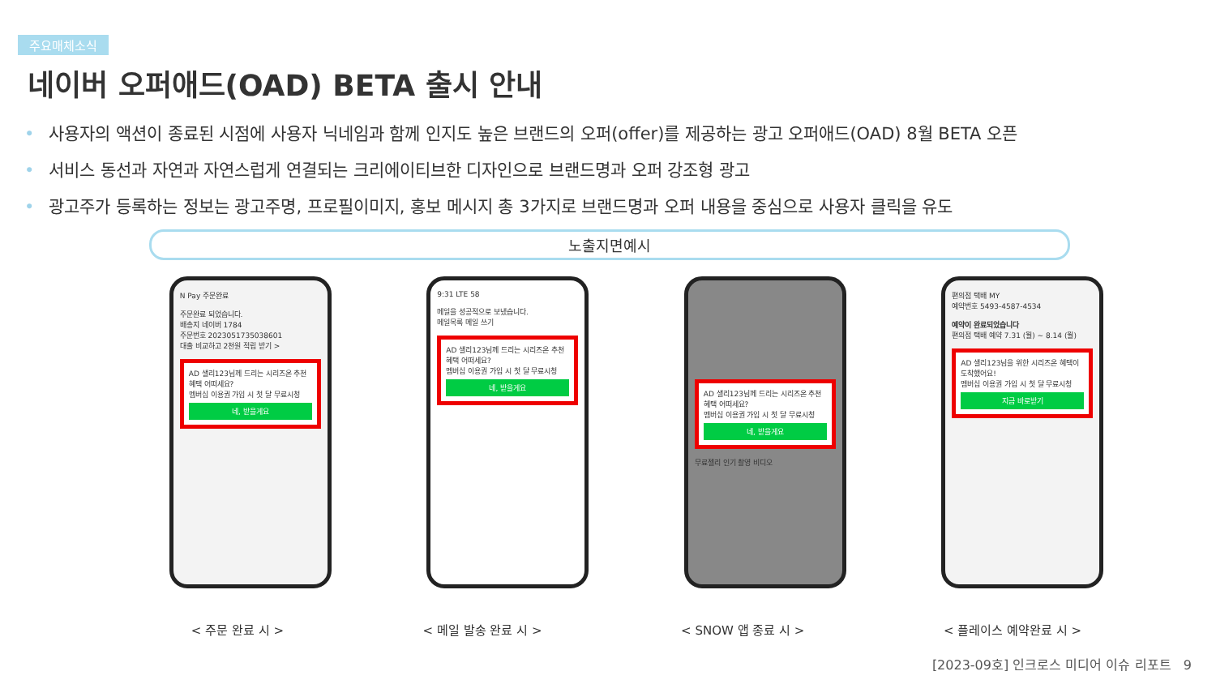주요매체소식
네이버 오퍼애드(OAD) BETA 출시 안내
• 사용자의 액션이 종료된 시점에 사용자 닉네임과 함께 인지도 높은 브랜드의 오퍼(offer)를 제공하는 광고 오퍼애드(OAD) 8월 BETA 오픈
• 서비스 동선과 자연과 자연스럽게 연결되는 크리에이티브한 디자인으로 브랜드명과 오퍼 강조형 광고
• 광고주가 등록하는 정보는 광고주명, 프로필이미지, 홍보 메시지 총 3가지로 브랜드명과 오퍼 내용을 중심으로 사용자 클릭을 유도
노출지면예시
N Pay 주문완료
주문완료 되었습니다.
배송지 네이버 1784
주문번호 2023051735038601
대출 비교하고 2천원 적립 받기 >
AD 샐리123님께 드리는 시리즈온 추천 혜택 어떠세요?
멤버십 이용권 가입 시 첫 달 무료시청
네, 받을게요
9:31 LTE 58
메일을 성공적으로 보냈습니다.
메일목록 메일 쓰기
AD 샐리123님께 드리는 시리즈온 추천 혜택 어떠세요?
멤버십 이용권 가입 시 첫 달 무료시청
네, 받을게요
AD 샐리123님께 드리는 시리즈온 추천 혜택 어떠세요?
멤버십 이용권 가입 시 첫 달 무료시청
네, 받을게요
무료젤리 인기 촬영 비디오
편의점 택배 MY
예약번호 5493-4587-4534
예약이 완료되었습니다
편의점 택배 예약 7.31 (월) ~ 8.14 (월)
AD 샐리123님을 위한 시리즈온 혜택이 도착했어요!
멤버십 이용권 가입 시 첫 달 무료시청
지금 바로받기
< 주문 완료 시 > < 메일 발송 완료 시 > < SNOW 앱 종료 시 > < 플레이스 예약완료 시 >
[2023-09호] 인크로스 미디어 이슈 리포트 9